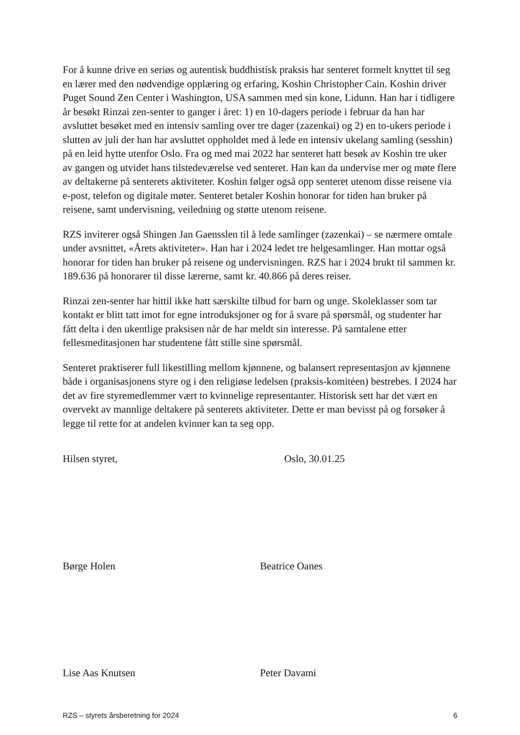For å kunne drive en seriøs og autentisk buddhistisk praksis har senteret formelt knyttet til seg en lærer med den nødvendige opplæring og erfaring, Koshin Christopher Cain. Koshin driver Puget Sound Zen Center i Washington, USA sammen med sin kone, Lidunn. Han har i tidligere år besøkt Rinzai zen-senter to ganger i året: 1) en 10-dagers periode i februar da han har avsluttet besøket med en intensiv samling over tre dager (zazenkai) og 2) en to-ukers periode i slutten av juli der han har avsluttet oppholdet med å lede en intensiv ukelang samling (sesshin) på en leid hytte utenfor Oslo. Fra og med mai 2022 har senteret hatt besøk av Koshin tre uker av gangen og utvidet hans tilstedeværelse ved senteret. Han kan da undervise mer og møte flere av deltakerne på senterets aktiviteter. Koshin følger også opp senteret utenom disse reisene via e-post, telefon og digitale møter. Senteret betaler Koshin honorar for tiden han bruker på reisene, samt undervisning, veiledning og støtte utenom reisene.
RZS inviterer også Shingen Jan Gaensslen til å lede samlinger (zazenkai) – se nærmere omtale under avsnittet, «Årets aktiviteter». Han har i 2024 ledet tre helgesamlinger. Han mottar også honorar for tiden han bruker på reisene og undervisningen. RZS har i 2024 brukt til sammen kr. 189.636 på honorarer til disse lærerne, samt kr. 40.866 på deres reiser.
Rinzai zen-senter har hittil ikke hatt særskilte tilbud for barn og unge. Skoleklasser som tar kontakt er blitt tatt imot for egne introduksjoner og for å svare på spørsmål, og studenter har fått delta i den ukentlige praksisen når de har meldt sin interesse. På samtalene etter fellesmeditasjonen har studentene fått stille sine spørsmål.
Senteret praktiserer full likestilling mellom kjønnene, og balansert representasjon av kjønnene både i organisasjonens styre og i den religiøse ledelsen (praksis-komitéen) bestrebes. I 2024 har det av fire styremedlemmer vært to kvinnelige representanter. Historisk sett har det vært en overvekt av mannlige deltakere på senterets aktiviteter. Dette er man bevisst på og forsøker å legge til rette for at andelen kvinner kan ta seg opp.
Hilsen styret, Oslo, 30.01.25
Børge Holen Beatrice Oanes
Lise Aas Knutsen Peter Davami
RZS – styrets årsberetning for 2024 6